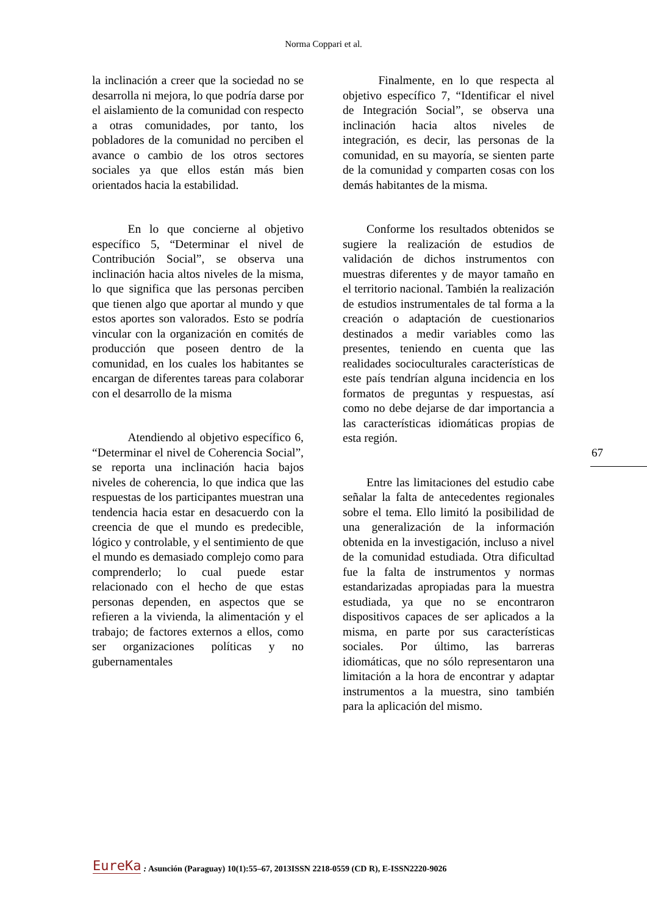Norma Coppari et al.
la inclinación a creer que la sociedad no se desarrolla ni mejora, lo que podría darse por el aislamiento de la comunidad con respecto a otras comunidades, por tanto, los pobladores de la comunidad no perciben el avance o cambio de los otros sectores sociales ya que ellos están más bien orientados hacia la estabilidad.
   En lo que concierne al objetivo específico 5, “Determinar el nivel de Contribución Social”, se observa una inclinación hacia altos niveles de la misma, lo que significa que las personas perciben que tienen algo que aportar al mundo y que estos aportes son valorados. Esto se podría vincular con la organización en comités de producción que poseen dentro de la comunidad, en los cuales los habitantes se encargan de diferentes tareas para colaborar con el desarrollo de la misma
   Atendiendo al objetivo específico 6, “Determinar el nivel de Coherencia Social”, se reporta una inclinación hacia bajos niveles de coherencia, lo que indica que las respuestas de los participantes muestran una tendencia hacia estar en desacuerdo con la creencia de que el mundo es predecible, lógico y controlable, y el sentimiento de que el mundo es demasiado complejo como para comprenderlo; lo cual puede estar relacionado con el hecho de que estas personas dependen, en aspectos que se refieren a la vivienda, la alimentación y el trabajo; de factores externos a ellos, como ser organizaciones políticas y no gubernamentales
   Finalmente, en lo que respecta al objetivo específico 7, “Identificar el nivel de Integración Social”, se observa una inclinación hacia altos niveles de integración, es decir, las personas de la comunidad, en su mayoría, se sienten parte de la comunidad y comparten cosas con los demás habitantes de la misma.
  Conforme los resultados obtenidos se sugiere la realización de estudios de validación de dichos instrumentos con muestras diferentes y de mayor tamaño en el territorio nacional. También la realización de estudios instrumentales de tal forma a la creación o adaptación de cuestionarios destinados a medir variables como las presentes, teniendo en cuenta que las realidades socioculturales características de este país tendrían alguna incidencia en los formatos de preguntas y respuestas, así como no debe dejarse de dar importancia a las características idiomáticas propias de esta región.
  Entre las limitaciones del estudio cabe señalar la falta de antecedentes regionales sobre el tema. Ello limitó la posibilidad de una generalización de la información obtenida en la investigación, incluso a nivel de la comunidad estudiada. Otra dificultad fue la falta de instrumentos y normas estandarizadas apropiadas para la muestra estudiada, ya que no se encontraron dispositivos capaces de ser aplicados a la misma, en parte por sus características sociales. Por último, las barreras idiomáticas, que no sólo representaron una limitación a la hora de encontrar y adaptar instrumentos a la muestra, sino también para la aplicación del mismo.
67
EureKa: Asunción (Paraguay) 10(1):55–67, 2013ISSN 2218-0559 (CD R), E-ISSN2220-9026